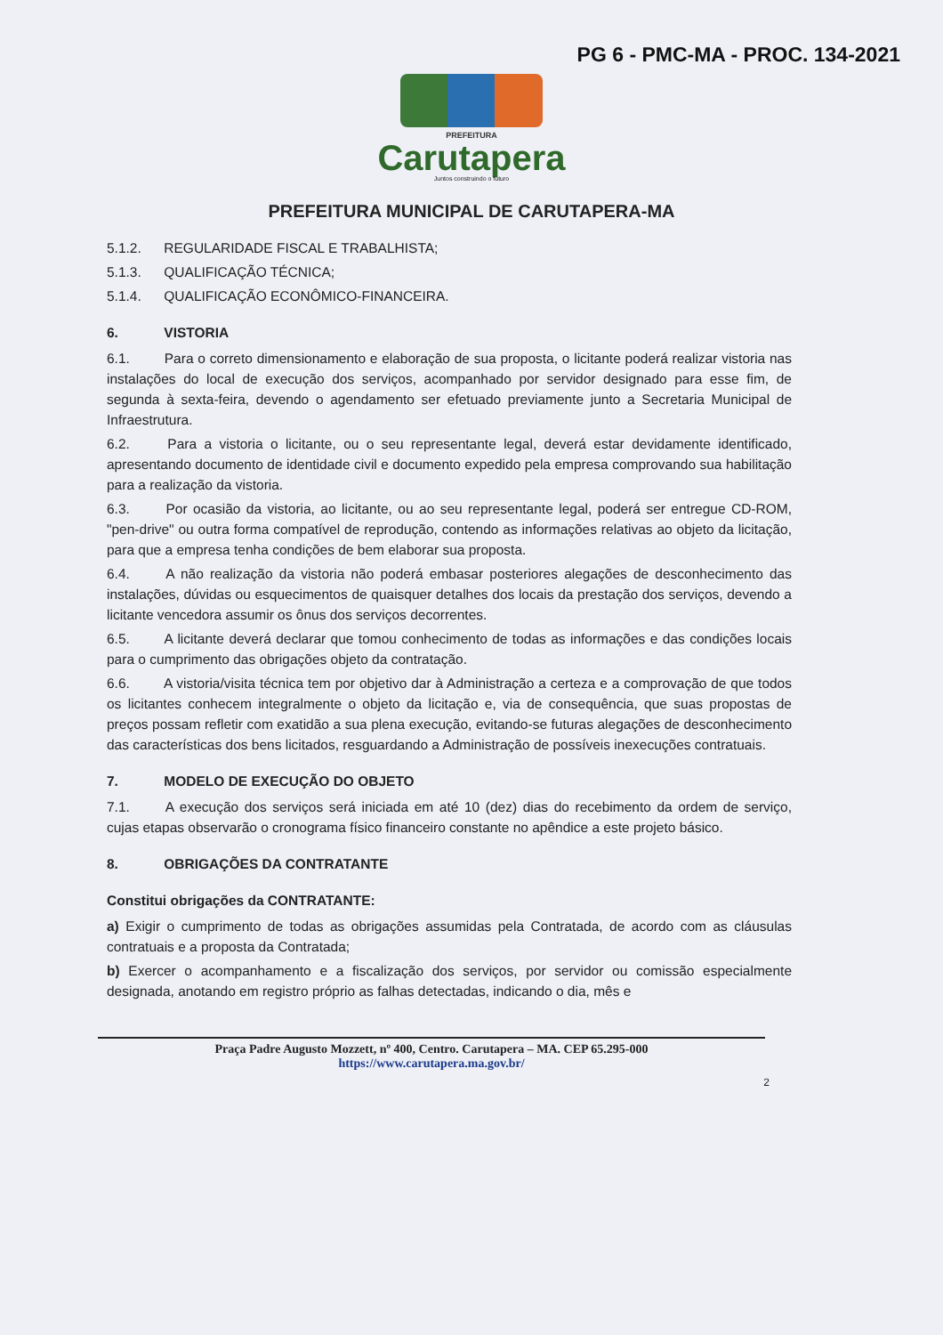PG 6 - PMC-MA - PROC. 134-2021
PREFEITURA
Carutapera
Juntos construindo o futuro
PREFEITURA MUNICIPAL DE CARUTAPERA-MA
5.1.2. REGULARIDADE FISCAL E TRABALHISTA;
5.1.3. QUALIFICAÇÃO TÉCNICA;
5.1.4. QUALIFICAÇÃO ECONÔMICO-FINANCEIRA.
6. VISTORIA
6.1. Para o correto dimensionamento e elaboração de sua proposta, o licitante poderá realizar vistoria nas instalações do local de execução dos serviços, acompanhado por servidor designado para esse fim, de segunda à sexta-feira, devendo o agendamento ser efetuado previamente junto a Secretaria Municipal de Infraestrutura.
6.2. Para a vistoria o licitante, ou o seu representante legal, deverá estar devidamente identificado, apresentando documento de identidade civil e documento expedido pela empresa comprovando sua habilitação para a realização da vistoria.
6.3. Por ocasião da vistoria, ao licitante, ou ao seu representante legal, poderá ser entregue CD-ROM, "pen-drive" ou outra forma compatível de reprodução, contendo as informações relativas ao objeto da licitação, para que a empresa tenha condições de bem elaborar sua proposta.
6.4. A não realização da vistoria não poderá embasar posteriores alegações de desconhecimento das instalações, dúvidas ou esquecimentos de quaisquer detalhes dos locais da prestação dos serviços, devendo a licitante vencedora assumir os ônus dos serviços decorrentes.
6.5. A licitante deverá declarar que tomou conhecimento de todas as informações e das condições locais para o cumprimento das obrigações objeto da contratação.
6.6. A vistoria/visita técnica tem por objetivo dar à Administração a certeza e a comprovação de que todos os licitantes conhecem integralmente o objeto da licitação e, via de consequência, que suas propostas de preços possam refletir com exatidão a sua plena execução, evitando-se futuras alegações de desconhecimento das características dos bens licitados, resguardando a Administração de possíveis inexecuções contratuais.
7. MODELO DE EXECUÇÃO DO OBJETO
7.1. A execução dos serviços será iniciada em até 10 (dez) dias do recebimento da ordem de serviço, cujas etapas observarão o cronograma físico financeiro constante no apêndice a este projeto básico.
8. OBRIGAÇÕES DA CONTRATANTE
Constitui obrigações da CONTRATANTE:
a) Exigir o cumprimento de todas as obrigações assumidas pela Contratada, de acordo com as cláusulas contratuais e a proposta da Contratada;
b) Exercer o acompanhamento e a fiscalização dos serviços, por servidor ou comissão especialmente designada, anotando em registro próprio as falhas detectadas, indicando o dia, mês e
Praça Padre Augusto Mozzett, nº 400, Centro. Carutapera – MA. CEP 65.295-000
https://www.carutapera.ma.gov.br/
2